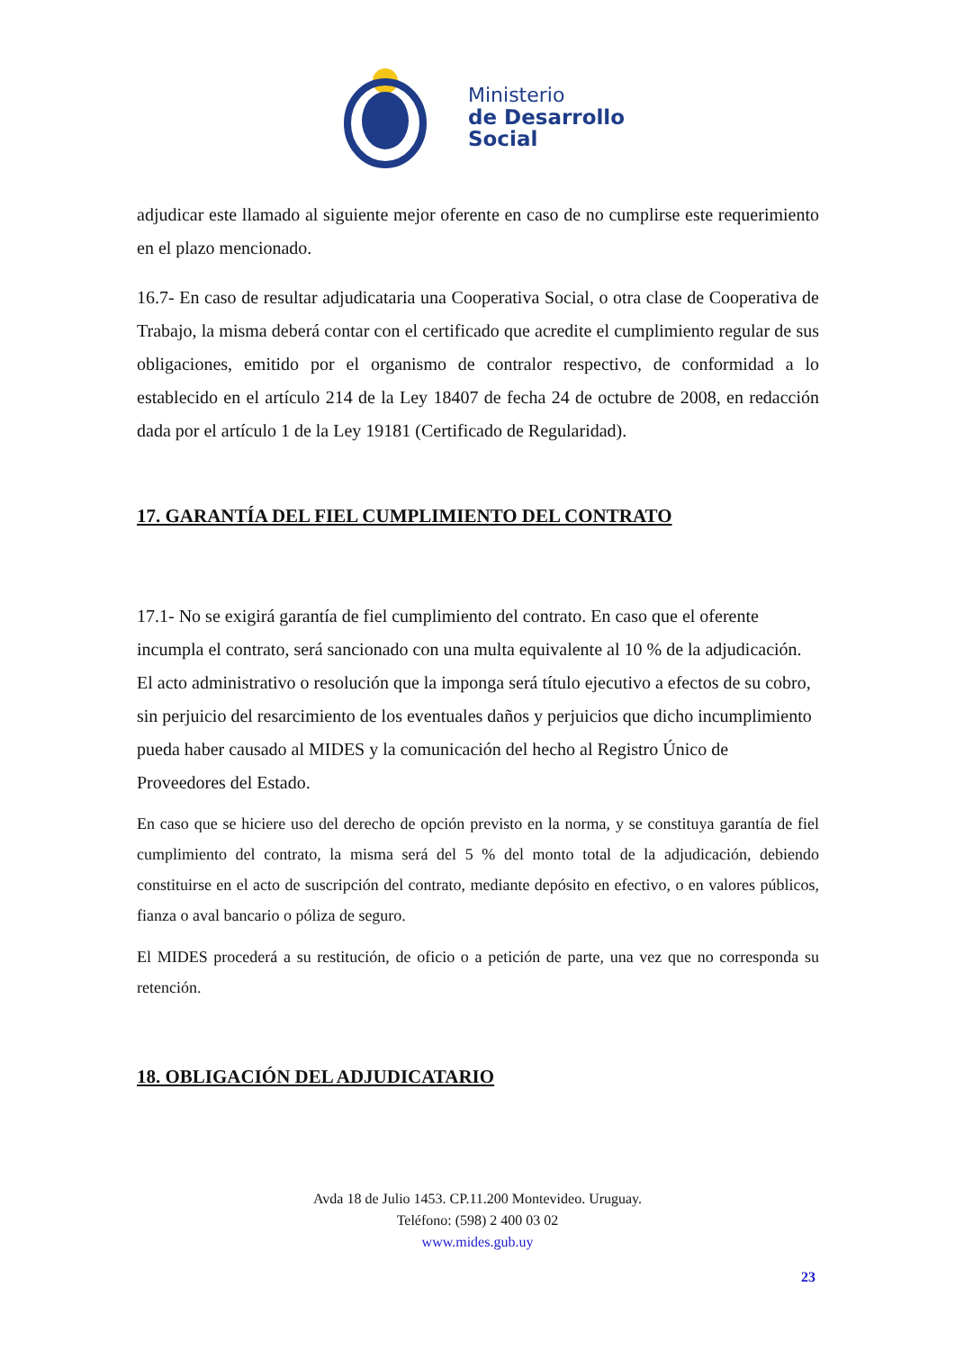Ministerio
de Desarrollo
Social
adjudicar este llamado al siguiente mejor oferente en caso de no cumplirse este requerimiento en el plazo mencionado.
16.7- En caso de resultar adjudicataria una Cooperativa Social, o otra clase de Cooperativa de Trabajo, la misma deberá contar con el certificado que acredite el cumplimiento regular de sus obligaciones, emitido por el organismo de contralor respectivo, de conformidad a lo establecido en el artículo 214 de la Ley 18407 de fecha 24 de octubre de 2008, en redacción dada por el artículo 1 de la Ley 19181 (Certificado de Regularidad).
17. GARANTÍA DEL FIEL CUMPLIMIENTO DEL CONTRATO
17.1- No se exigirá garantía de fiel cumplimiento del contrato. En caso que el oferente incumpla el contrato, será sancionado con una multa equivalente al 10 % de la adjudicación. El acto administrativo o resolución que la imponga será título ejecutivo a efectos de su cobro, sin perjuicio del resarcimiento de los eventuales daños y perjuicios que dicho incumplimiento pueda haber causado al MIDES y la comunicación del hecho al Registro Único de Proveedores del Estado.
En caso que se hiciere uso del derecho de opción previsto en la norma, y se constituya garantía de fiel cumplimiento del contrato, la misma será del 5 % del monto total de la adjudicación, debiendo constituirse en el acto de suscripción del contrato, mediante depósito en efectivo, o en valores públicos, fianza o aval bancario o póliza de seguro.
El MIDES procederá a su restitución, de oficio o a petición de parte, una vez que no corresponda su retención.
18. OBLIGACIÓN DEL ADJUDICATARIO
Avda 18 de Julio 1453. CP.11.200 Montevideo. Uruguay.
Teléfono: (598) 2 400 03 02
www.mides.gub.uy
23